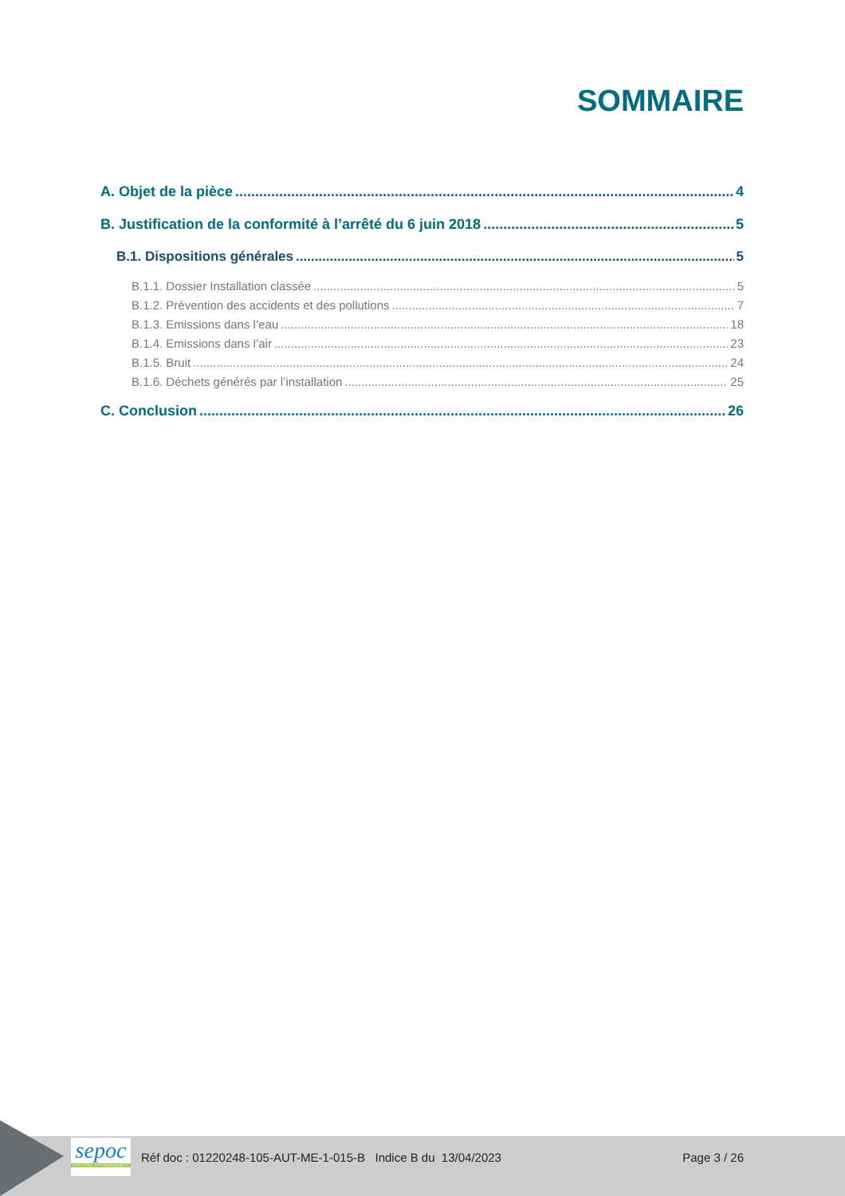SOMMAIRE
A. Objet de la pièce 4
B. Justification de la conformité à l’arrêté du 6 juin 2018 5
B.1. Dispositions générales 5
B.1.1. Dossier Installation classée 5
B.1.2. Prévention des accidents et des pollutions 7
B.1.3. Emissions dans l’eau 18
B.1.4. Emissions dans l’air 23
B.1.5. Bruit 24
B.1.6. Déchets générés par l’installation 25
C. Conclusion 26
sepoc
INDUSTRIE ENVIRONNEMENT
Réf doc : 01220248-105-AUT-ME-1-015-B Indice B du 13/04/2023
Page 3 / 26